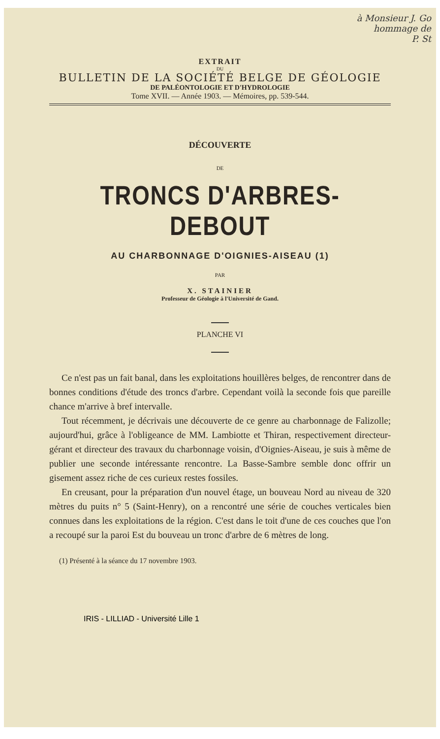à Monsieur J. Go
hommage de
P. St
EXTRAIT
DU
BULLETIN DE LA SOCIÉTÉ BELGE DE GÉOLOGIE
DE PALÉONTOLOGIE ET D'HYDROLOGIE
Tome XVII. — Année 1903. — Mémoires, pp. 539-544.
DÉCOUVERTE
DE
TRONCS D'ARBRES-DEBOUT
AU CHARBONNAGE D'OIGNIES-AISEAU (1)
PAR
X. STAINIER
Professeur de Géologie à l'Université de Gand.
PLANCHE VI
Ce n'est pas un fait banal, dans les exploitations houillères belges, de rencontrer dans de bonnes conditions d'étude des troncs d'arbre. Cependant voilà la seconde fois que pareille chance m'arrive à bref intervalle.
Tout récemment, je décrivais une découverte de ce genre au charbonnage de Falizolle; aujourd'hui, grâce à l'obligeance de MM. Lambiotte et Thiran, respectivement directeur-gérant et directeur des travaux du charbonnage voisin, d'Oignies-Aiseau, je suis à même de publier une seconde intéressante rencontre. La Basse-Sambre semble donc offrir un gisement assez riche de ces curieux restes fossiles.
En creusant, pour la préparation d'un nouvel étage, un bouveau Nord au niveau de 320 mètres du puits n° 5 (Saint-Henry), on a rencontré une série de couches verticales bien connues dans les exploitations de la région. C'est dans le toit d'une de ces couches que l'on a recoupé sur la paroi Est du bouveau un tronc d'arbre de 6 mètres de long.
(1) Présenté à la séance du 17 novembre 1903.
IRIS - LILLIAD - Université Lille 1